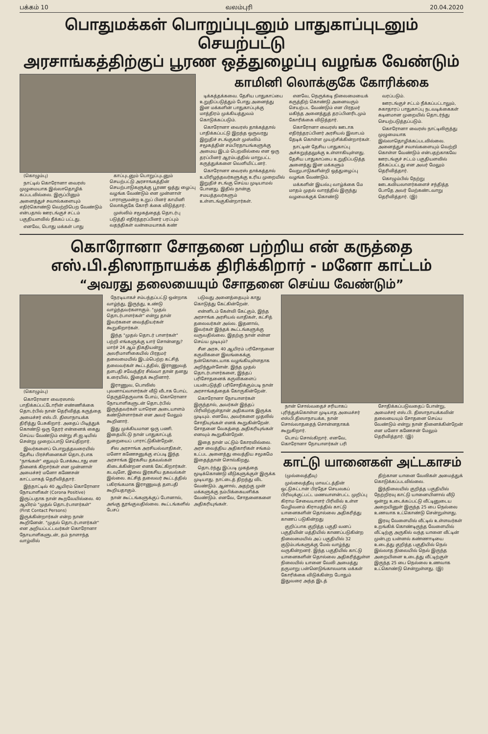பக்கம் 10 வலம்புரி 20.04.2020
பொதுமக்கள் பொறுப்புடனும் பாதுகாப்புடனும் செயற்பட்டு
அரசாங்கத்திற்குப் பூரண ஒத்துழைப்பு வழங்க வேண்டும்
(கொழும்பு)
நாட்டில் கொரோனா வைரஸ் முழுமையாக இல்லாதொழிக் கப்படவில்லை. இருப்பினும் அனைத்துச் சவால்களையும் எதிர்கொண்டு வெற்றிபெற வேண்டும் என்பதால் ஊரடங்குச் சட்டம் பகுதியளவில் நீக்கப் பட்டது.
எனவே, பொது மக்கள் பாது
காப்புடனும் பொறுப்புடனும் செயற்பட்டு அரசாங்கத்தின் செயற்பாடுகளுக்கு பூரண ஒத்து ழைப்பு வழங்க வேண்டும் என முன்னாள் பாராளுமன்ற உறுப் பினர் காமினி லொக்குகே கோரி க்கை விடுத்தார்.
முஸ்லிம் சமூகத்தைத் தொடர்பு படுத்தி எதிர்த்தரப்பினர் பரப்பும் வதந்திகள் வன்மையாகக் கண்
காமினி லொக்குகே கோரிக்கை
டிக்கத்தக்கவை. தேசிய பாதுகாப்பை உறுதிப்படுத்தும் போது அனைத்து இன மக்களின் பாதுகாப்புக்கு மாத்திரம் முக்கியத்துவம் கொடுக்கப்படும்.
கொரோனா வைரஸ் தாக்கத்தால் பாதிக்கப்பட்டு இறந்த ஒருவரது இறுதிச் சடங்குகள் முஸ்லிம் சமூகத்தின் சம்பிரதாயங்களுக்கு அமைய இடம் பெறவில்லை என ஒரு தரப்பினர் ஆரம்பத்தில் மாறுபட்ட கருத்துக்களை வெளியிட்டனர்.
கொரோனா வைரஸ் தாக்கத்தால் உயிரிழந்தவர்களுக்கு உரிய முறையில் இறுதிச் சடங்கு செய்ய முடியாமல் போனது. இதில் நான்கு சமயத்தவர்களும் உள்ளடங்குகின்றார்கள்.
எனவே, நெருக்கடி நிலைமையைக் கருத்திற் கொண்டு அனைவரும் செயற்பட வேண்டும் என பிரதமர் மகிந்த அனைத்துத் தரப்பினரிடமும் கோரிக்கை விடுத்தார்.
கொரோனா வைரஸ் ஊடாக எதிர்த்தரப்பினர் அரசியல் இலாபம் தேடிக் கொள்ள முயற்சிக்கின்றார்கள்.
நாட்டின் தேசிய பாதுகாப்பு அச்சுறுத்தலுக்கு உள்ளாகியுள்ளது. தேசிய பாதுகாப்பை உறுதிப்படுத்த அனைத்து இன மக்களும் வேறுபாடுகளின்றி ஒத்துழைப்பு வழங்க வேண்டும்.
மக்களின் இயல்பு வாழ்க்கை மே மாதம் முதல் வாரத்தில் இருந்து வழமைக்குக் கொண்டு
வரப்படும்.
ஊரடங்குச் சட்டம் நீக்கப்பட்டாலும், சுகாதாரப் பாதுகாப்பு நடவடிக்கைகள் கடினமான முறையில் தொடர்ந்து செயற்படுத்தப்படும்.
கொரோனா வைரஸ் நாட்டிலிருந்து முழுமையாக இல்லாதொழிக்கப்படவில்லை. அனைத்துச் சவால்களையும் வெற்றி கொள்ள வேண்டும் என்பதற்காகவே ஊரடங்குச் சட்டம் பகுதியளவில் நீக்கப்பட்டது என அவர் மேலும் தெரிவித்தார்.
கொழும்பில் நேற்று ஊடகவியலாளர்களைச் சந்தித்த போதே அவர் மேற்கண்டவாறு தெரிவித்தார். (இ)
கொரோனா சோதனை பற்றிய என் கருத்தை
எஸ்.பி.திஸாநாயக்க திரிக்கிறார் - மனோ காட்டம்
“அவரது தலையையும் சோதனை செய்ய வேண்டும்”
(கொழும்பு)
கொரோனா வைரஸால் பாதிக்கப்பட்டோரின் எண்ணிக்கை தொடர்பில் நான் தெரிவித்த கருத்தை அமைச்சர் எஸ்.பி. திஸாநாயக்க திரித்து பேசுகிறார். அதைப் பிடித்துக் கொண்டு ஒரு தேரர் என்னைக் கைது செய்ய வேண்டும் என்று சி.ஐ.டியில் சென்று முறைப்பாடு செய்திறார்.
இவர்களைப் பொறுத்தவரையில் தேசிய பிரச்சினைகள் தொடர்பாக "நாங்கள்" எதுவும் பேசக்கூடாது என நினைக் கிறார்கள் என முன்னாள் அமைச்சர் மனோ கணேசன் காட்டமாகத் தெரிவித்தார்.
இந்நாட்டில் 40 ஆயிரம் கொரோனா நோயாளிகள் (Corona Positive) இருப்பதாக நான் கூறவேயில்லை. 40 ஆயிரம் "முதல் தொடர்பாளர்கள்" (First Contact Persons) இருக்கின்றார்கள் என்ற நான் கூறினேன். "முதல் தொடர்பாளர்கள்" என அறியப்பட்டவர்கள் கொரோனா நோயாளிகளுடன், தம் நாளாந்த வாழ்வில்
நேரடியாகச் சம்பந்தப்பட்டு ஒன்றாக வாழ்ந்து, இருந்து, உண்டு வாழ்ந்தவர்களாகும். "முதல் தொடர்பாளர்கள்" என்று தான் இவர்களை வைத்தியர்கள் கூறுகிறார்கள்.
இந்த "முதல் தொடர் பாளர்கள்" பற்றி எங்களுக்கு யார் சொன்னது? மார்ச் 24 ஆம் திகதியன்று அலரிமாளிகையில் பிரதமர் தலைமையில் இடம்பெற்ற கட்சித் தலைவர்கள் கூட்டத்தில், இராணுவத் தளபதி சவேந்திர சில்வா தான் தனது உரையில், இதைக் கூறினார்.
இராணுவ, பொலிஸ் புலனாய்வாளர்கள் வீடு வீடாக போய், தெருத்தெருவாக போய், கொரொனா நோயாளிகளுடன் தொடர்பில் இருந்தவர்கள் யாரென அடையாளம் கண்டுள்ளார்கள் என அவர் மேலும் கூறினார்.
இது முக்கியமான ஒரு பணி. இதையிட்டு நான் பாதுகாப்புத் துறையைப் பாராட்டுகின்றேன்.
சில அரசாங்க அரசியல்வாதிகள், மனோ கணேசனுக்கு எப்படி இந்த அரசாங்க இரகசிய தகவல்கள் கிடைக்கின்றன எனக் கேட்கிறார்கள். கடவுளே, இவை இரகசிய தகவல்கள் இல்லை. கட்சித் தலைவர் கூட்டத்தில் பகிரங்கமாக இராணுவத் தளபதி கூறியதாகும்.
நான் கூட்டங்களுக்குப் போனால், அங்கு தூங்குவதில்லை. கூட்டங்களில் பேசப்
படுவது அனைத்தையும் காது கொடுத்து கேட்கின்றேன்.
என்னிடம் கேள்வி கேட்கும், இந்த அரசாங்க அரசியல் வாதிகள், கட்சித் தலைவர்கள் அல்ல. இதனால், இவர்கள் இந்தக் கூட்டங்களுக்கு வருவதில்லை. இதற்கு நான் என்ன செய்ய முடியும்?
சீன அரசு, 40 ஆயிரம் பரிசோதனை கருவிகளை இலங்கைக்கு நன்கொடையாக வழங்கியுள்ளதாக அறிந்துள்ளேன். இந்த முதல் தொடர்பாளர்களை, இந்தப் பரிசோதனைக் கருவிகளைப் பயன்படுத்தி பரிசோதிக்கும்படி நான் அரசாங்கத்தைக் கோருகின்றேன்.
கொரோனா நோயாளர்கள் இருந்தால், அவர்கள் இந்தப் பிரிவிற்குள்தான் அதிகமாக இருக்க முடியும். எனவே, அவர்களை முதலில் சோதியுங்கள் எனக் கூறுகின்றேன். சோதனை வேகத்தை அதிகரியுங்கள் எனவும் கூறுகின்றேன்.
இதை நான் மட்டும் கோரவில்லை. அரச வைத்திய அதிகாரிகள் சங்கம் உட்பட அனைத்து வைத்திய சமூகமே இதைத்தான் சொல்கிறது.
தொடர்ந்து இப்படி முகத்தை மூடிக்கொண்டு வீடுகளுக்குள் இருக்க முடியாது. நாட்டைத் திறந்து விட வேண்டும். ஆனால், அதற்கு முன் மக்களுக்கு நம்பிக்கையளிக்க வேண்டும். எனவே, சோதனைகளை அதிகரியுங்கள்.
நான் சொல்வதைச் சரியாகப் புரிந்துக்கொள்ள முடியாத அமைச்சர் எஸ்பி.திஸாநாயக்க, நான் சொல்லாததைந் சொன்னதாகக் கூறுகிறார்.
பொய் சொல்கிறார். எனவே, கொரோனா நோயாளர்கள் பரி
சோதிக்கப்படுவதைப் போன்று, அமைச்சர் எஸ்.பி. திஸாநாயக்கவின் தலையையும் சோதனை செய்ய வேண்டும் என்று நான் நினைக்கின்றேன் என மனோ கணேசன் மேலும் தெரிவித்தார். (இ)
காட்டு யானைகள் அட்டகாசம்
(முல்லைத்தீவு)
முல்லைத்தீவு மாவட்டத்தின் ஒட்டுசுட்டான் பிரதேச செயலகப் பிரிவுக்குட்பட்ட மணவாளன்பட்ட முறிப்பு கிராம சேவையாளர் பிரிவில் உள்ள மேழிவனம் கிராமத்தில் காட்டு யானைகளின் தொல்லை அதிகரித்து காணப் படுகின்றது
குறிப்பாக குறித்த பகுதி வனப் பகுதியின் மத்தியில் காணப்படுகின்ற நிலைமையில் அப் பகுதியில் 32 குடும்பங்களுக்கு மேல் வாழ்ந்து வருகின்றனர். இந்த பகுதியில் காட்டு யானைகளின் தொல்லை அதிகரித்துள்ள நிலையில் யானை வேலி அமைத்து தருமாறு பன்னெடுங்காலமாக மக்கள் கோரிக்கை விடுக்கின்ற போதும் இதுவரை அந்த இடத்
திற்கான யானை வேலிகள் அமைத்துக் கொடுக்கப்படவில்லை.
இந்நிலையில் குறித்த பகுதியில் நேற்றிரவு காட்டு யானையினால் வீடு ஒன்று உடைக்கப்பட்டு வீட்டினுடைய அறையினுள் இருந்த 25 பை நெல்லை உணவாக உட்கொண்டு சென்றுள்ளது.
இரவு வேளையில் வீட்டில் உள்ளவர்கள் உறங்கிக் கொண்டிருந்த வேளையில் வீட்டிற்கு அருகில் வந்த யானை வீட்டின் முன்புற யன்னல் கண்ணாடியை உடைத்து குறித்த பகுதியில் நெல் இல்லாத நிலையில் நெல் இருந்த அறையினை உடைத்து வீட்டிற்குள் இருந்த 25 பை நெல்லை உணவாக உட்கொண்டு சென்றுள்ளது. (இ)